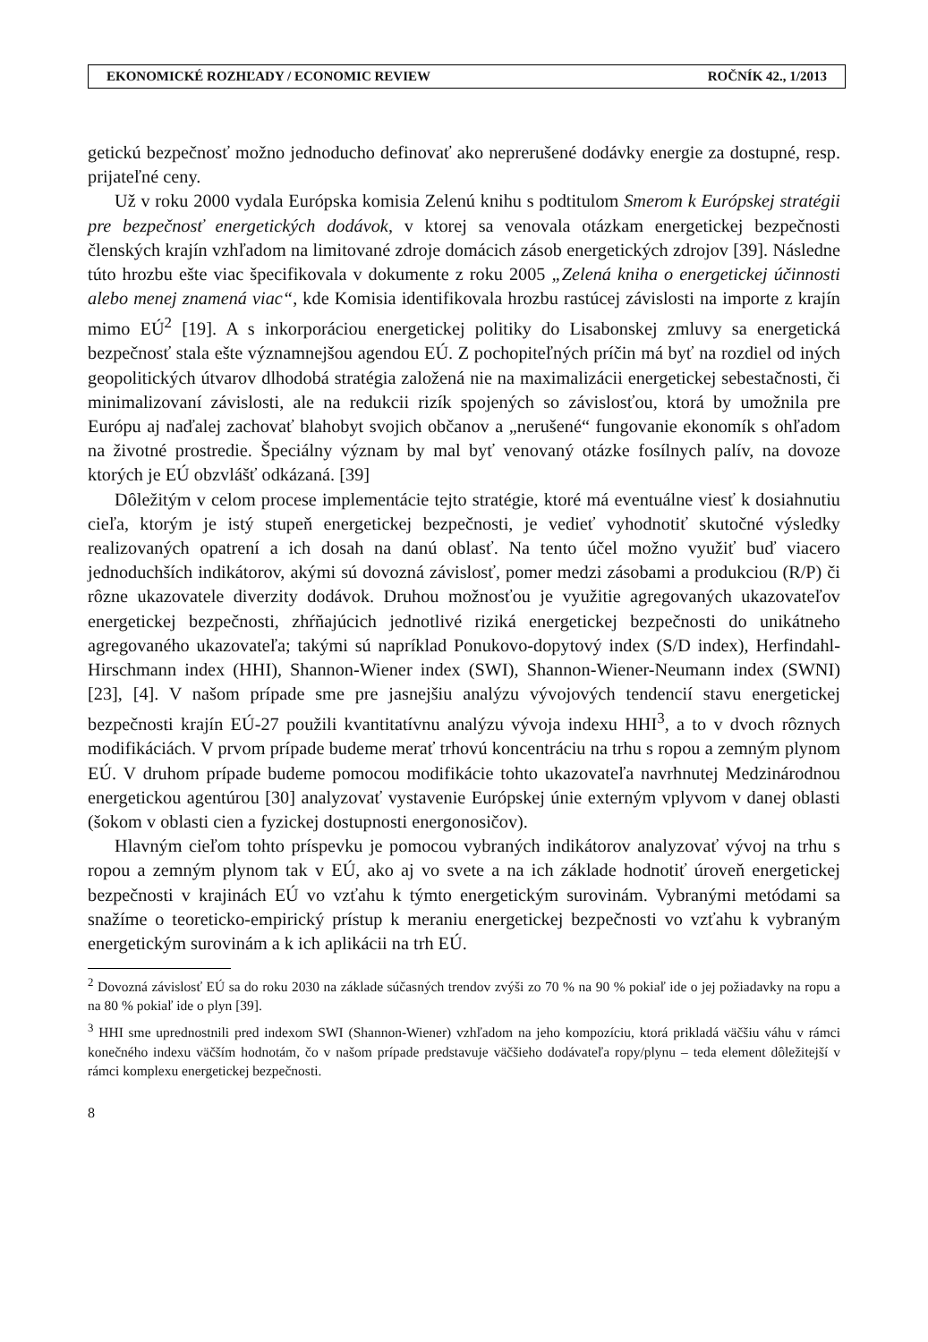EKONOMICKÉ ROZHĽADY / ECONOMIC REVIEW ROČNÍK 42., 1/2013
getickú bezpečnosť možno jednoducho definovať ako neprerušené dodávky energie za dostupné, resp. prijateľné ceny.
Už v roku 2000 vydala Európska komisia Zelenú knihu s podtitulom Smerom k Európskej stratégii pre bezpečnosť energetických dodávok, v ktorej sa venovala otázkam energetickej bezpečnosti členských krajín vzhľadom na limitované zdroje domácich zásob energetických zdrojov [39]. Následne túto hrozbu ešte viac špecifikovala v dokumente z roku 2005 „Zelená kniha o energetickej účinnosti alebo menej znamená viac“, kde Komisia identifikovala hrozbu rastúcej závislosti na importe z krajín mimo EÚ<sup>2</sup> [19]. A s inkorporáciou energetickej politiky do Lisabonskej zmluvy sa energetická bezpečnosť stala ešte významnejšou agendou EÚ. Z pochopiteľných príčin má byť na rozdiel od iných geopolitických útvarov dlhodobá stratégia založená nie na maximalizácii energetickej sebestačnosti, či minimalizovaní závislosti, ale na redukcii rizík spojených so závislosťou, ktorá by umožnila pre Európu aj naďalej zachovať blahobyt svojich občanov a „nerušené“ fungovanie ekonomík s ohľadom na životné prostredie. Špeciálny význam by mal byť venovaný otázke fosílnych palív, na dovoze ktorých je EÚ obzvlášť odkázaná. [39]
Dôležitým v celom procese implementácie tejto stratégie, ktoré má eventuálne viesť k dosiahnutiu cieľa, ktorým je istý stupeň energetickej bezpečnosti, je vedieť vyhodnotiť skutočné výsledky realizovaných opatrení a ich dosah na danú oblasť. Na tento účel možno využiť buď viacero jednoduchších indikátorov, akými sú dovozná závislosť, pomer medzi zásobami a produkciou (R/P) či rôzne ukazovatele diverzity dodávok. Druhou možnosťou je využitie agregovaných ukazovateľov energetickej bezpečnosti, zhŕňajúcich jednotlivé riziká energetickej bezpečnosti do unikátneho agregovaného ukazovateľa; takými sú napríklad Ponukovo-dopytový index (S/D index), Herfindahl-Hirschmann index (HHI), Shannon-Wiener index (SWI), Shannon-Wiener-Neumann index (SWNI) [23], [4]. V našom prípade sme pre jasnejšiu analýzu vývojových tendencií stavu energetickej bezpečnosti krajín EÚ-27 použili kvantitatívnu analýzu vývoja indexu HHI<sup>3</sup>, a to v dvoch rôznych modifikáciách. V prvom prípade budeme merať trhovú koncentráciu na trhu s ropou a zemným plynom EÚ. V druhom prípade budeme pomocou modifikácie tohto ukazovateľa navrhnutej Medzinárodnou energetickou agentúrou [30] analyzovať vystavenie Európskej únie externým vplyvom v danej oblasti (šokom v oblasti cien a fyzickej dostupnosti energonosičov).
Hlavným cieľom tohto príspevku je pomocou vybraných indikátorov analyzovať vývoj na trhu s ropou a zemným plynom tak v EÚ, ako aj vo svete a na ich základe hodnotiť úroveň energetickej bezpečnosti v krajinách EÚ vo vzťahu k týmto energetickým surovinám. Vybranými metódami sa snažíme o teoreticko-empirický prístup k meraniu energetickej bezpečnosti vo vzťahu k vybraným energetickým surovinám a k ich aplikácii na trh EÚ.
<sup>2</sup> Dovozná závislosť EÚ sa do roku 2030 na základe súčasných trendov zvýši zo 70 % na 90 % pokiaľ ide o jej požiadavky na ropu a na 80 % pokiaľ ide o plyn [39].
<sup>3</sup> HHI sme uprednostnili pred indexom SWI (Shannon-Wiener) vzhľadom na jeho kompozíciu, ktorá prikladá väčšiu váhu v rámci konečného indexu väčším hodnotám, čo v našom prípade predstavuje väčšieho dodávateľa ropy/plynu – teda element dôležitejší v rámci komplexu energetickej bezpečnosti.
8